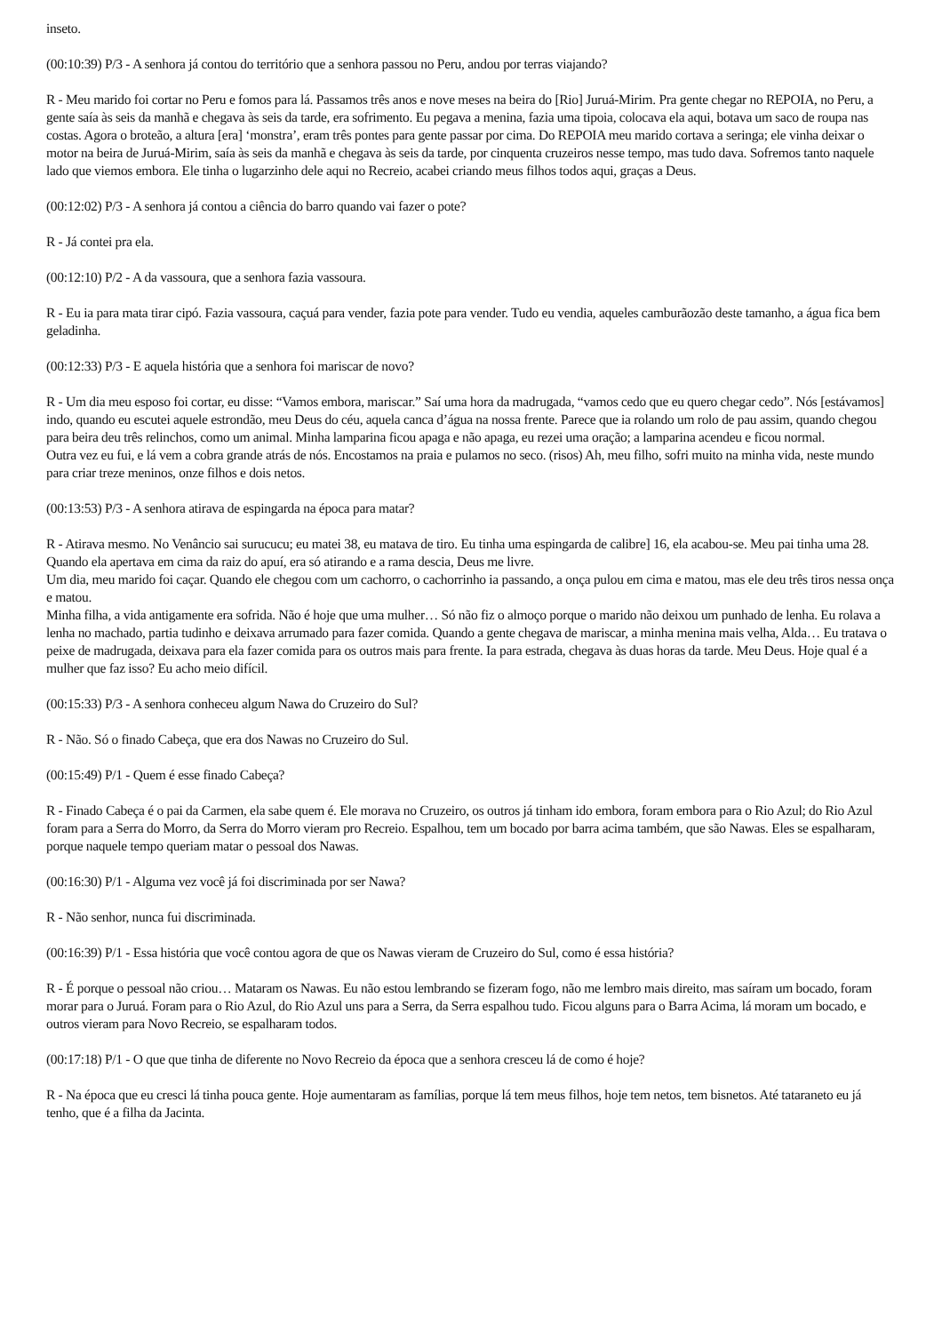inseto.
(00:10:39) P/3 - A senhora já contou do território que a senhora passou no Peru, andou por terras viajando?
R - Meu marido foi cortar no Peru e fomos para lá. Passamos três anos e nove meses na beira do [Rio] Juruá-Mirim. Pra gente chegar no REPOIA, no Peru, a gente saía às seis da manhã e chegava às seis da tarde, era sofrimento. Eu pegava a menina, fazia uma tipoia, colocava ela aqui, botava um saco de roupa nas costas. Agora o broteão, a altura [era] ‘monstra’, eram três pontes para gente passar por cima. Do REPOIA meu marido cortava a seringa; ele vinha deixar o motor na beira de Juruá-Mirim, saía às seis da manhã e chegava às seis da tarde, por cinquenta cruzeiros nesse tempo, mas tudo dava. Sofremos tanto naquele lado que viemos embora. Ele tinha o lugarzinho dele aqui no Recreio, acabei criando meus filhos todos aqui, graças a Deus.
(00:12:02) P/3 - A senhora já contou a ciência do barro quando vai fazer o pote?
R - Já contei pra ela.
(00:12:10) P/2 - A da vassoura, que a senhora fazia vassoura.
R - Eu ia para mata tirar cipó. Fazia vassoura, caçuá para vender, fazia pote para vender. Tudo eu vendia, aqueles camburãozão deste tamanho, a água fica bem geladinha.
(00:12:33) P/3 - E aquela história que a senhora foi mariscar de novo?
R - Um dia meu esposo foi cortar, eu disse: “Vamos embora, mariscar.” Saí uma hora da madrugada, “vamos cedo que eu quero chegar cedo”. Nós [estávamos] indo, quando eu escutei aquele estrondão, meu Deus do céu, aquela canca d’água na nossa frente. Parece que ia rolando um rolo de pau assim, quando chegou para beira deu três relinchos, como um animal. Minha lamparina ficou apaga e não apaga, eu rezei uma oração; a lamparina acendeu e ficou normal.
Outra vez eu fui, e lá vem a cobra grande atrás de nós. Encostamos na praia e pulamos no seco. (risos) Ah, meu filho, sofri muito na minha vida, neste mundo para criar treze meninos, onze filhos e dois netos.
(00:13:53) P/3 - A senhora atirava de espingarda na época para matar?
R - Atirava mesmo. No Venâncio sai surucucu; eu matei 38, eu matava de tiro. Eu tinha uma espingarda de calibre] 16, ela acabou-se. Meu pai tinha uma 28. Quando ela apertava em cima da raiz do apuí, era só atirando e a rama descia, Deus me livre.
Um dia, meu marido foi caçar. Quando ele chegou com um cachorro, o cachorrinho ia passando, a onça pulou em cima e matou, mas ele deu três tiros nessa onça e matou.
Minha filha, a vida antigamente era sofrida. Não é hoje que uma mulher… Só não fiz o almoço porque o marido não deixou um punhado de lenha. Eu rolava a lenha no machado, partia tudinho e deixava arrumado para fazer comida. Quando a gente chegava de mariscar, a minha menina mais velha, Alda… Eu tratava o peixe de madrugada, deixava para ela fazer comida para os outros mais para frente. Ia para estrada, chegava às duas horas da tarde. Meu Deus. Hoje qual é a mulher que faz isso? Eu acho meio difícil.
(00:15:33) P/3 - A senhora conheceu algum Nawa do Cruzeiro do Sul?
R - Não. Só o finado Cabeça, que era dos Nawas no Cruzeiro do Sul.
(00:15:49) P/1 - Quem é esse finado Cabeça?
R - Finado Cabeça é o pai da Carmen, ela sabe quem é. Ele morava no Cruzeiro, os outros já tinham ido embora, foram embora para o Rio Azul; do Rio Azul foram para a Serra do Morro, da Serra do Morro vieram pro Recreio. Espalhou, tem um bocado por barra acima também, que são Nawas. Eles se espalharam, porque naquele tempo queriam matar o pessoal dos Nawas.
(00:16:30) P/1 - Alguma vez você já foi discriminada por ser Nawa?
R - Não senhor, nunca fui discriminada.
(00:16:39) P/1 - Essa história que você contou agora de que os Nawas vieram de Cruzeiro do Sul, como é essa história?
R - É porque o pessoal não criou… Mataram os Nawas. Eu não estou lembrando se fizeram fogo, não me lembro mais direito, mas saíram um bocado, foram morar para o Juruá. Foram para o Rio Azul, do Rio Azul uns para a Serra, da Serra espalhou tudo. Ficou alguns para o Barra Acima, lá moram um bocado, e outros vieram para Novo Recreio, se espalharam todos.
(00:17:18) P/1 - O que que tinha de diferente no Novo Recreio da época que a senhora cresceu lá de como é hoje?
R - Na época que eu cresci lá tinha pouca gente. Hoje aumentaram as famílias, porque lá tem meus filhos, hoje tem netos, tem bisnetos. Até tataraneto eu já tenho, que é a filha da Jacinta.